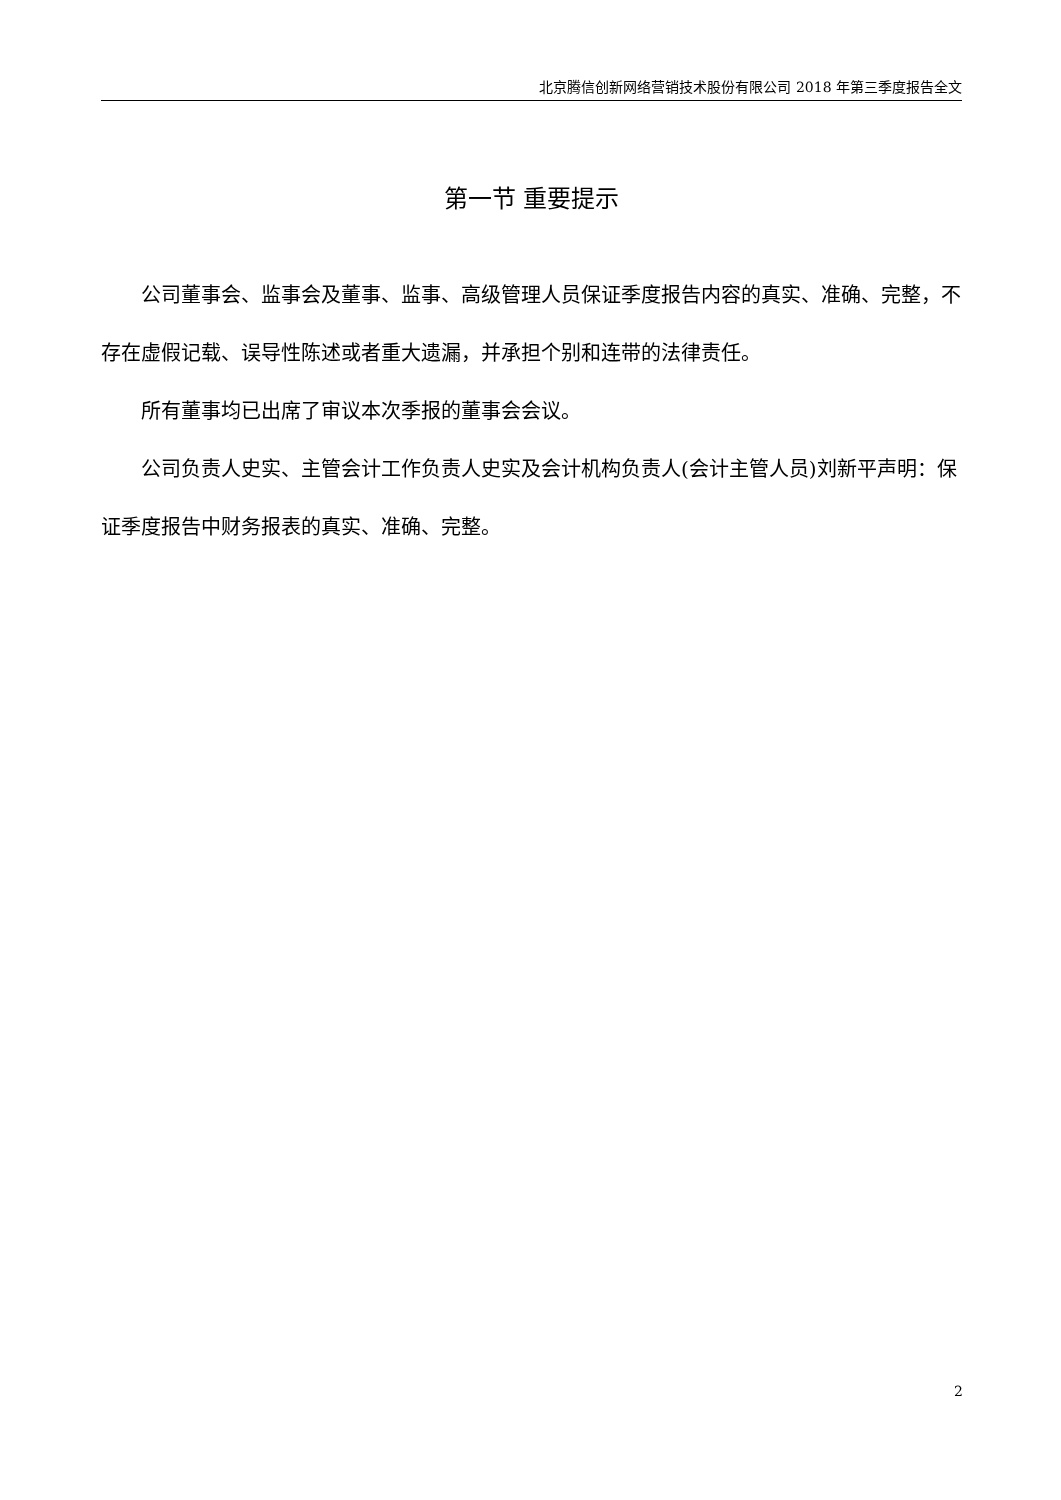北京腾信创新网络营销技术股份有限公司 2018 年第三季度报告全文
第一节 重要提示
公司董事会、监事会及董事、监事、高级管理人员保证季度报告内容的真实、准确、完整，不存在虚假记载、误导性陈述或者重大遗漏，并承担个别和连带的法律责任。
所有董事均已出席了审议本次季报的董事会会议。
公司负责人史实、主管会计工作负责人史实及会计机构负责人(会计主管人员)刘新平声明：保证季度报告中财务报表的真实、准确、完整。
2